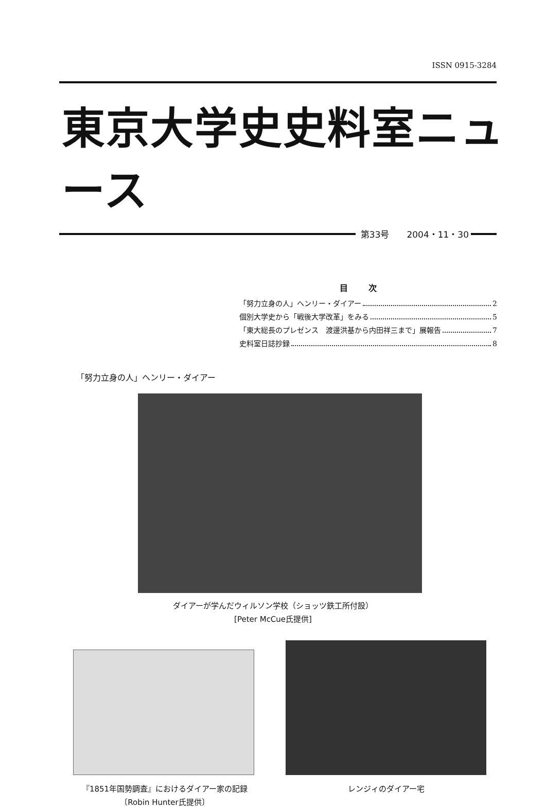ISSN 0915-3284
東京大学史史料室ニュース
第33号　　2004・11・30
目次
「努力立身の人」ヘンリー・ダイアー 2
個別大学史から「戦後大学改革」をみる 5
「東大総長のプレゼンス　渡邊洪基から内田祥三まで」展報告 7
史料室日誌抄録 8
「努力立身の人」ヘンリー・ダイアー
ダイアーが学んだウィルソン学校（ショッツ鉄工所付設）
[Peter McCue氏提供]
『1851年国勢調査』におけるダイアー家の記録
〔Robin Hunter氏提供〕
レンジィのダイアー宅